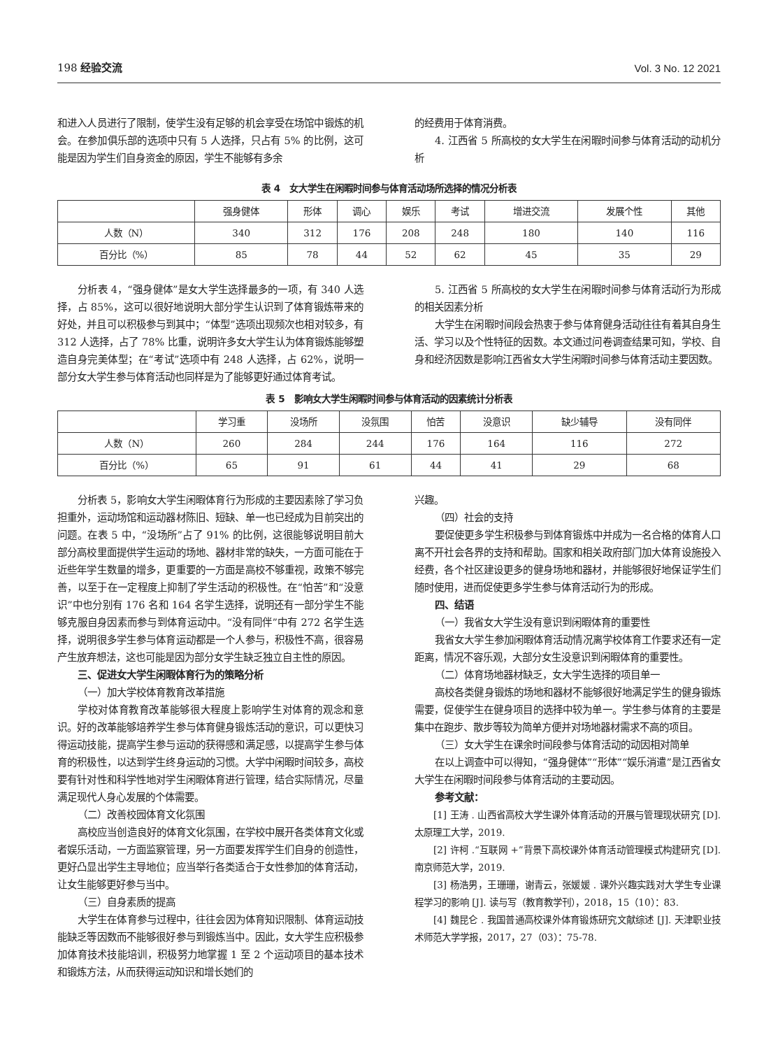198 经验交流 Vol. 3 No. 12 2021
和进入人员进行了限制，使学生没有足够的机会享受在场馆中锻炼的机会。在参加俱乐部的选项中只有 5 人选择，只占有 5% 的比例，这可能是因为学生们自身资金的原因，学生不能够有多余
的经费用于体育消费。
4. 江西省 5 所高校的女大学生在闲暇时间参与体育活动的动机分析
表 4　女大学生在闲暇时间参与体育活动场所选择的情况分析表
| | 强身健体 | 形体 | 调心 | 娱乐 | 考试 | 增进交流 | 发展个性 | 其他 |
| --- | --- | --- | --- | --- | --- | --- | --- | --- |
| 人数（N） | 340 | 312 | 176 | 208 | 248 | 180 | 140 | 116 |
| 百分比（%） | 85 | 78 | 44 | 52 | 62 | 45 | 35 | 29 |
分析表 4，“强身健体”是女大学生选择最多的一项，有 340 人选择，占 85%，这可以很好地说明大部分学生认识到了体育锻炼带来的好处，并且可以积极参与到其中；“体型”选项出现频次也相对较多，有 312 人选择，占了 78% 比重，说明许多女大学生认为体育锻炼能够塑造自身完美体型；在“考试”选项中有 248 人选择，占 62%，说明一部分女大学生参与体育活动也同样是为了能够更好通过体育考试。
5. 江西省 5 所高校的女大学生在闲暇时间参与体育活动行为形成的相关因素分析
大学生在闲暇时间段会热衷于参与体育健身活动往往有着其自身生活、学习以及个性特征的因数。本文通过问卷调查结果可知，学校、自身和经济因数是影响江西省女大学生闲暇时间参与体育活动主要因数。
表 5　影响女大学生闲暇时间参与体育活动的因素统计分析表
| | 学习重 | 没场所 | 没氛围 | 怕苦 | 没意识 | 缺少辅导 | 没有同伴 |
| --- | --- | --- | --- | --- | --- | --- | --- |
| 人数（N） | 260 | 284 | 244 | 176 | 164 | 116 | 272 |
| 百分比（%） | 65 | 91 | 61 | 44 | 41 | 29 | 68 |
分析表 5，影响女大学生闲暇体育行为形成的主要因素除了学习负担重外，运动场馆和运动器材陈旧、短缺、单一也已经成为目前突出的问题。在表 5 中，“没场所”占了 91% 的比例，这很能够说明目前大部分高校里面提供学生运动的场地、器材非常的缺失，一方面可能在于近些年学生数量的增多，更重要的一方面是高校不够重视，政策不够完善，以至于在一定程度上抑制了学生活动的积极性。在“怕苦”和“没意识”中也分别有 176 名和 164 名学生选择，说明还有一部分学生不能够克服自身因素而参与到体育运动中。“没有同伴”中有 272 名学生选择，说明很多学生参与体育运动都是一个人参与，积极性不高，很容易产生放弃想法，这也可能是因为部分女学生缺乏独立自主性的原因。
三、促进女大学生闲暇体育行为的策略分析
（一）加大学校体育教育改革措施
学校对体育教育改革能够很大程度上影响学生对体育的观念和意识。好的改革能够培养学生参与体育健身锻炼活动的意识，可以更快习得运动技能，提高学生参与运动的获得感和满足感，以提高学生参与体育的积极性，以达到学生终身运动的习惯。大学中闲暇时间较多，高校要有针对性和科学性地对学生闲暇体育进行管理，结合实际情况，尽量满足现代人身心发展的个体需要。
（二）改善校园体育文化氛围
高校应当创造良好的体育文化氛围，在学校中展开各类体育文化或者娱乐活动，一方面监察管理，另一方面要发挥学生们自身的创造性，更好凸显出学生主导地位；应当举行各类适合于女性参加的体育活动，让女生能够更好参与当中。
（三）自身素质的提高
大学生在体育参与过程中，往往会因为体育知识限制、体育运动技能缺乏等因数而不能够很好参与到锻炼当中。因此，女大学生应积极参加体育技术技能培训，积极努力地掌握 1 至 2 个运动项目的基本技术和锻炼方法，从而获得运动知识和增长她们的
兴趣。
（四）社会的支持
要促使更多学生积极参与到体育锻炼中并成为一名合格的体育人口离不开社会各界的支持和帮助。国家和相关政府部门加大体育设施投入经费，各个社区建设更多的健身场地和器材，并能够很好地保证学生们随时使用，进而促使更多学生参与体育活动行为的形成。
四、结语
（一）我省女大学生没有意识到闲暇体育的重要性
我省女大学生参加闲暇体育活动情况离学校体育工作要求还有一定距离，情况不容乐观，大部分女生没意识到闲暇体育的重要性。
（二）体育场地器材缺乏，女大学生选择的项目单一
高校各类健身锻炼的场地和器材不能够很好地满足学生的健身锻炼需要，促使学生在健身项目的选择中较为单一。学生参与体育的主要是集中在跑步、散步等较为简单方便并对场地器材需求不高的项目。
（三）女大学生在课余时间段参与体育活动的动因相对简单
在以上调查中可以得知，“强身健体”“形体”“娱乐消遣”是江西省女大学生在闲暇时间段参与体育活动的主要动因。
参考文献：
[1] 王涛 . 山西省高校大学生课外体育活动的开展与管理现状研究 [D]. 太原理工大学，2019.
[2] 许柯 .“互联网 +”背景下高校课外体育活动管理模式构建研究 [D]. 南京师范大学，2019.
[3] 杨浩男，王珊珊，谢青云，张媛媛 . 课外兴趣实践对大学生专业课程学习的影响 [J]. 读与写（教育教学刊），2018，15（10）：83.
[4] 魏昆仑 . 我国普通高校课外体育锻炼研究文献综述 [J]. 天津职业技术师范大学学报，2017，27（03）：75-78.